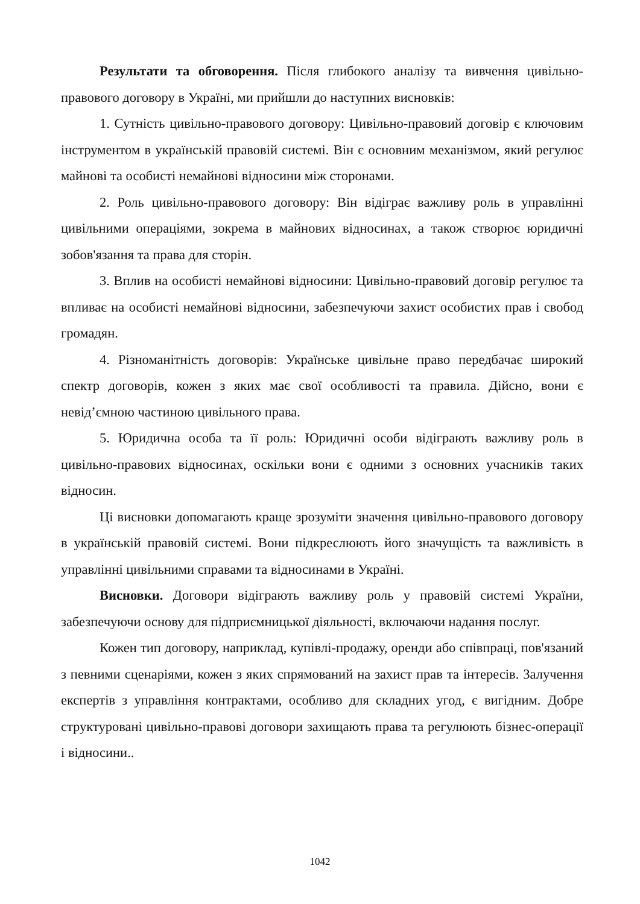Результати та обговорення. Після глибокого аналізу та вивчення цивільно-правового договору в Україні, ми прийшли до наступних висновків:
1. Сутність цивільно-правового договору: Цивільно-правовий договір є ключовим інструментом в українській правовій системі. Він є основним механізмом, який регулює майнові та особисті немайнові відносини між сторонами.
2. Роль цивільно-правового договору: Він відіграє важливу роль в управлінні цивільними операціями, зокрема в майнових відносинах, а також створює юридичні зобов'язання та права для сторін.
3. Вплив на особисті немайнові відносини: Цивільно-правовий договір регулює та впливає на особисті немайнові відносини, забезпечуючи захист особистих прав і свобод громадян.
4. Різноманітність договорів: Українське цивільне право передбачає широкий спектр договорів, кожен з яких має свої особливості та правила. Дійсно, вони є невід’ємною частиною цивільного права.
5. Юридична особа та її роль: Юридичні особи відіграють важливу роль в цивільно-правових відносинах, оскільки вони є одними з основних учасників таких відносин.
Ці висновки допомагають краще зрозуміти значення цивільно-правового договору в українській правовій системі. Вони підкреслюють його значущість та важливість в управлінні цивільними справами та відносинами в Україні.
Висновки. Договори відіграють важливу роль у правовій системі України, забезпечуючи основу для підприємницької діяльності, включаючи надання послуг.
Кожен тип договору, наприклад, купівлі-продажу, оренди або співпраці, пов'язаний з певними сценаріями, кожен з яких спрямований на захист прав та інтересів. Залучення експертів з управління контрактами, особливо для складних угод, є вигідним. Добре структуровані цивільно-правові договори захищають права та регулюють бізнес-операції і відносини..
1042